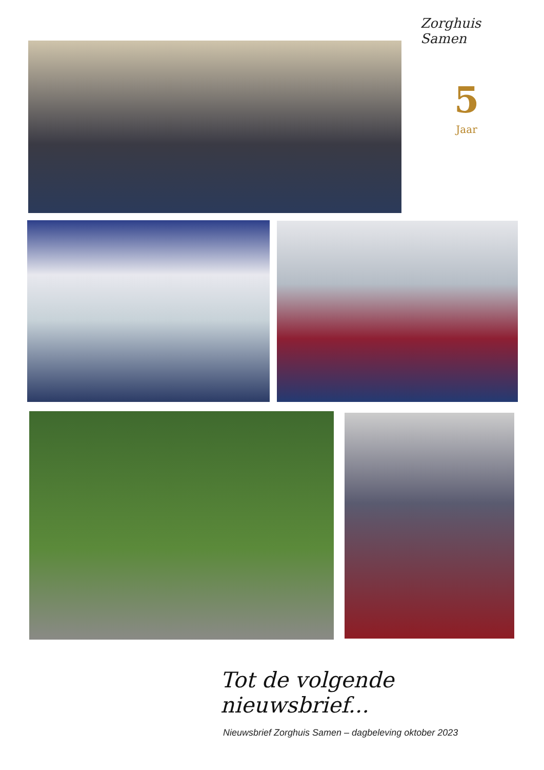Zorghuis Samen
5
Jaar
Tot de volgende nieuwsbrief...
Nieuwsbrief Zorghuis Samen – dagbeleving oktober 2023